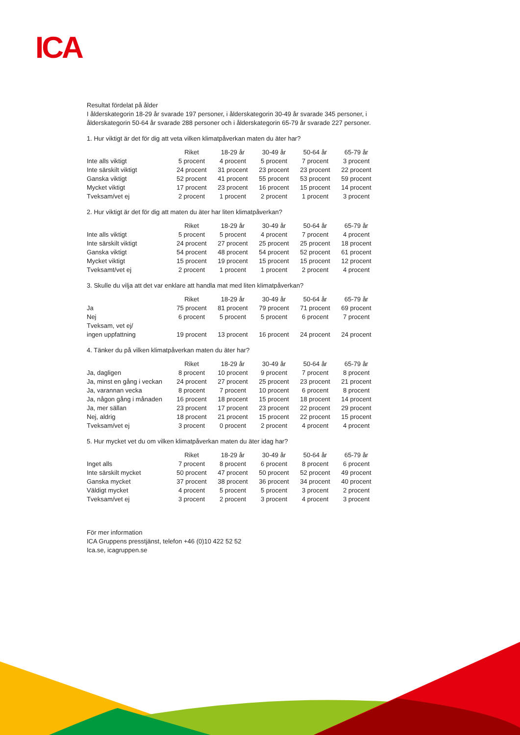ICA
Resultat fördelat på ålder
I ålderskategorin 18-29 år svarade 197 personer, i ålderskategorin 30-49 år svarade 345 personer, i ålderskategorin 50-64 år svarade 288 personer och i ålderskategorin 65-79 år svarade 227 personer.
1. Hur viktigt är det för dig att veta vilken klimatpåverkan maten du äter har?
| | Riket | 18-29 år | 30-49 år | 50-64 år | 65-79 år |
| --- | --- | --- | --- | --- | --- |
| Inte alls viktigt | 5 procent | 4 procent | 5 procent | 7 procent | 3 procent |
| Inte särskilt viktigt | 24 procent | 31 procent | 23 procent | 23 procent | 22 procent |
| Ganska viktigt | 52 procent | 41 procent | 55 procent | 53 procent | 59 procent |
| Mycket viktigt | 17 procent | 23 procent | 16 procent | 15 procent | 14 procent |
| Tveksam/vet ej | 2 procent | 1 procent | 2 procent | 1 procent | 3 procent |
2. Hur viktigt är det för dig att maten du äter har liten klimatpåverkan?
| | Riket | 18-29 år | 30-49 år | 50-64 år | 65-79 år |
| --- | --- | --- | --- | --- | --- |
| Inte alls viktigt | 5 procent | 5 procent | 4 procent | 7 procent | 4 procent |
| Inte särskilt viktigt | 24 procent | 27 procent | 25 procent | 25 procent | 18 procent |
| Ganska viktigt | 54 procent | 48 procent | 54 procent | 52 procent | 61 procent |
| Mycket viktigt | 15 procent | 19 procent | 15 procent | 15 procent | 12 procent |
| Tveksamt/vet ej | 2 procent | 1 procent | 1 procent | 2 procent | 4 procent |
3. Skulle du vilja att det var enklare att handla mat med liten klimatpåverkan?
| | Riket | 18-29 år | 30-49 år | 50-64 år | 65-79 år |
| --- | --- | --- | --- | --- | --- |
| Ja | 75 procent | 81 procent | 79 procent | 71 procent | 69 procent |
| Nej | 6 procent | 5 procent | 5 procent | 6 procent | 7 procent |
| Tveksam, vet ej/ ingen uppfattning | 19 procent | 13 procent | 16 procent | 24 procent | 24 procent |
4. Tänker du på vilken klimatpåverkan maten du äter har?
| | Riket | 18-29 år | 30-49 år | 50-64 år | 65-79 år |
| --- | --- | --- | --- | --- | --- |
| Ja, dagligen | 8 procent | 10 procent | 9 procent | 7 procent | 8 procent |
| Ja, minst en gång i veckan | 24 procent | 27 procent | 25 procent | 23 procent | 21 procent |
| Ja, varannan vecka | 8 procent | 7 procent | 10 procent | 6 procent | 8 procent |
| Ja, någon gång i månaden | 16 procent | 18 procent | 15 procent | 18 procent | 14 procent |
| Ja, mer sällan | 23 procent | 17 procent | 23 procent | 22 procent | 29 procent |
| Nej, aldrig | 18 procent | 21 procent | 15 procent | 22 procent | 15 procent |
| Tveksam/vet ej | 3 procent | 0 procent | 2 procent | 4 procent | 4 procent |
5. Hur mycket vet du om vilken klimatpåverkan maten du äter idag har?
| | Riket | 18-29 år | 30-49 år | 50-64 år | 65-79 år |
| --- | --- | --- | --- | --- | --- |
| Inget alls | 7 procent | 8 procent | 6 procent | 8 procent | 6 procent |
| Inte särskilt mycket | 50 procent | 47 procent | 50 procent | 52 procent | 49 procent |
| Ganska mycket | 37 procent | 38 procent | 36 procent | 34 procent | 40 procent |
| Väldigt mycket | 4 procent | 5 procent | 5 procent | 3 procent | 2 procent |
| Tveksam/vet ej | 3 procent | 2 procent | 3 procent | 4 procent | 3 procent |
För mer information
ICA Gruppens presstjänst, telefon +46 (0)10 422 52 52
Ica.se, icagruppen.se